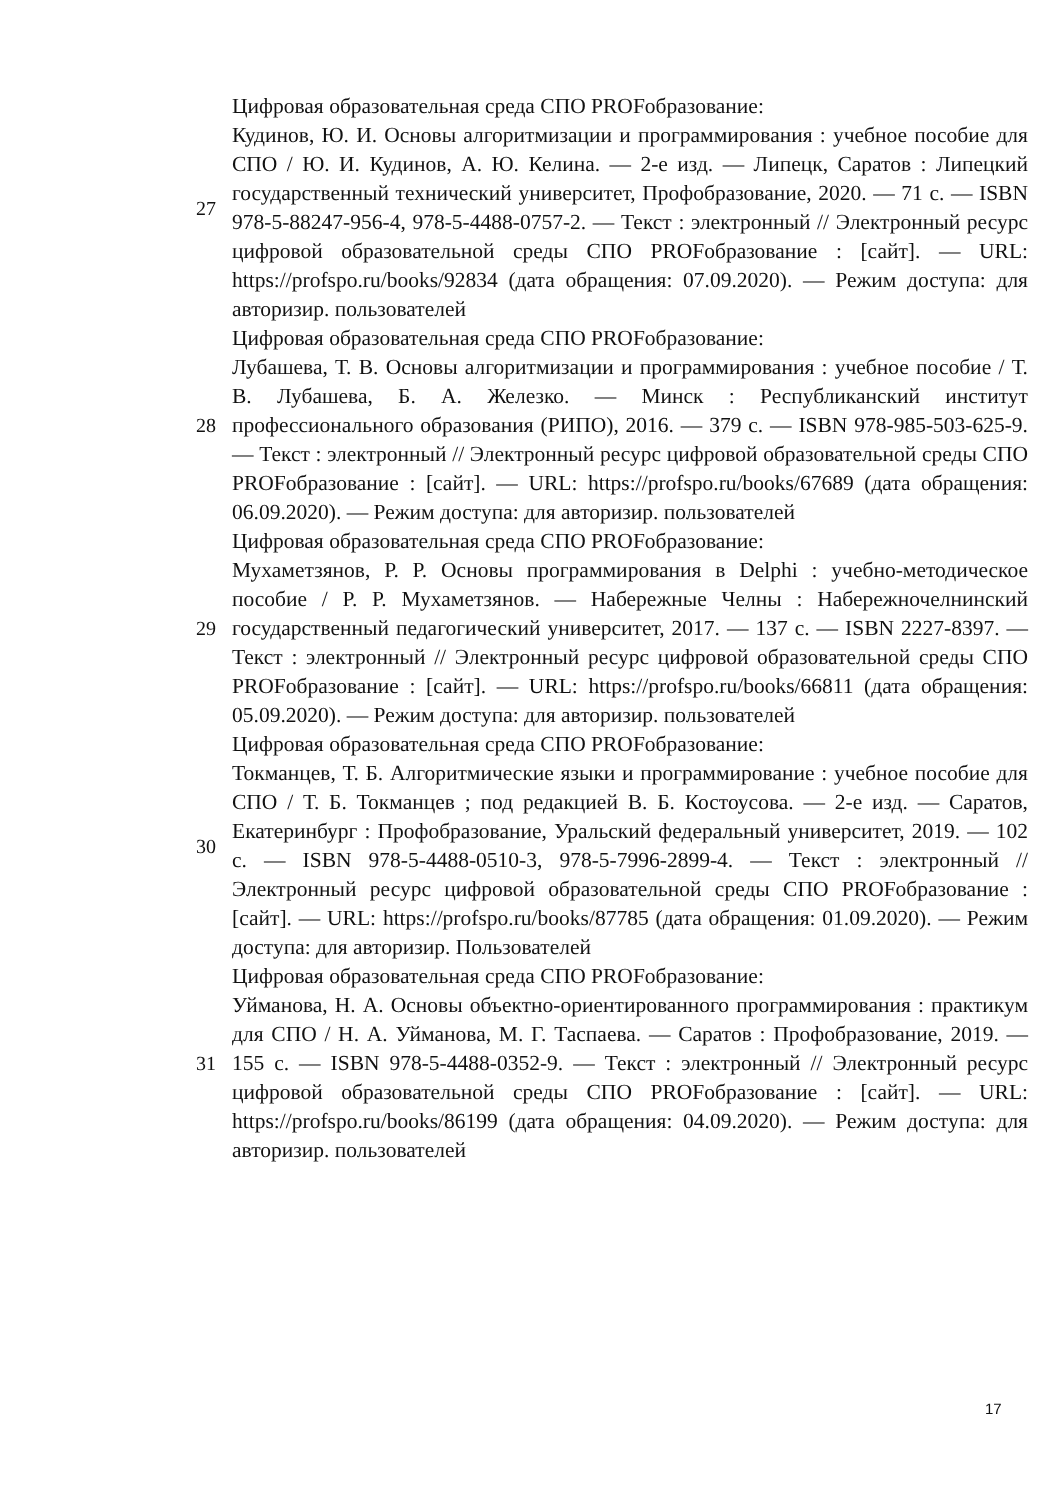| 27 | Цифровая образовательная среда СПО PROFобразование: Кудинов, Ю. И. Основы алгоритмизации и программирования : учебное пособие для СПО / Ю. И. Кудинов, А. Ю. Келина. — 2-е изд. — Липецк, Саратов : Липецкий государственный технический университет, Профобразование, 2020. — 71 c. — ISBN 978-5-88247-956-4, 978-5-4488-0757-2. — Текст : электронный // Электронный ресурс цифровой образовательной среды СПО PROFобразование : [сайт]. — URL: https://profspo.ru/books/92834 (дата обращения: 07.09.2020). — Режим доступа: для авторизир. пользователей |
| 28 | Цифровая образовательная среда СПО PROFобразование: Лубашева, Т. В. Основы алгоритмизации и программирования : учебное пособие / Т. В. Лубашева, Б. А. Железко. — Минск : Республиканский институт профессионального образования (РИПО), 2016. — 379 c. — ISBN 978-985-503-625-9. — Текст : электронный // Электронный ресурс цифровой образовательной среды СПО PROFобразование : [сайт]. — URL: https://profspo.ru/books/67689 (дата обращения: 06.09.2020). — Режим доступа: для авторизир. пользователей |
| 29 | Цифровая образовательная среда СПО PROFобразование: Мухаметзянов, Р. Р. Основы программирования в Delphi : учебно-методическое пособие / Р. Р. Мухаметзянов. — Набережные Челны : Набережночелнинский государственный педагогический университет, 2017. — 137 c. — ISBN 2227-8397. — Текст : электронный // Электронный ресурс цифровой образовательной среды СПО PROFобразование : [сайт]. — URL: https://profspo.ru/books/66811 (дата обращения: 05.09.2020). — Режим доступа: для авторизир. пользователей |
| 30 | Цифровая образовательная среда СПО PROFобразование: Токманцев, Т. Б. Алгоритмические языки и программирование : учебное пособие для СПО / Т. Б. Токманцев ; под редакцией В. Б. Костоусова. — 2-е изд. — Саратов, Екатеринбург : Профобразование, Уральский федеральный университет, 2019. — 102 c. — ISBN 978-5-4488-0510-3, 978-5-7996-2899-4. — Текст : электронный // Электронный ресурс цифровой образовательной среды СПО PROFобразование : [сайт]. — URL: https://profspo.ru/books/87785 (дата обращения: 01.09.2020). — Режим доступа: для авторизир. Пользователей |
| 31 | Цифровая образовательная среда СПО PROFобразование: Уйманова, Н. А. Основы объектно-ориентированного программирования : практикум для СПО / Н. А. Уйманова, М. Г. Таспаева. — Саратов : Профобразование, 2019. — 155 c. — ISBN 978-5-4488-0352-9. — Текст : электронный // Электронный ресурс цифровой образовательной среды СПО PROFобразование : [сайт]. — URL: https://profspo.ru/books/86199 (дата обращения: 04.09.2020). — Режим доступа: для авторизир. пользователей |
17